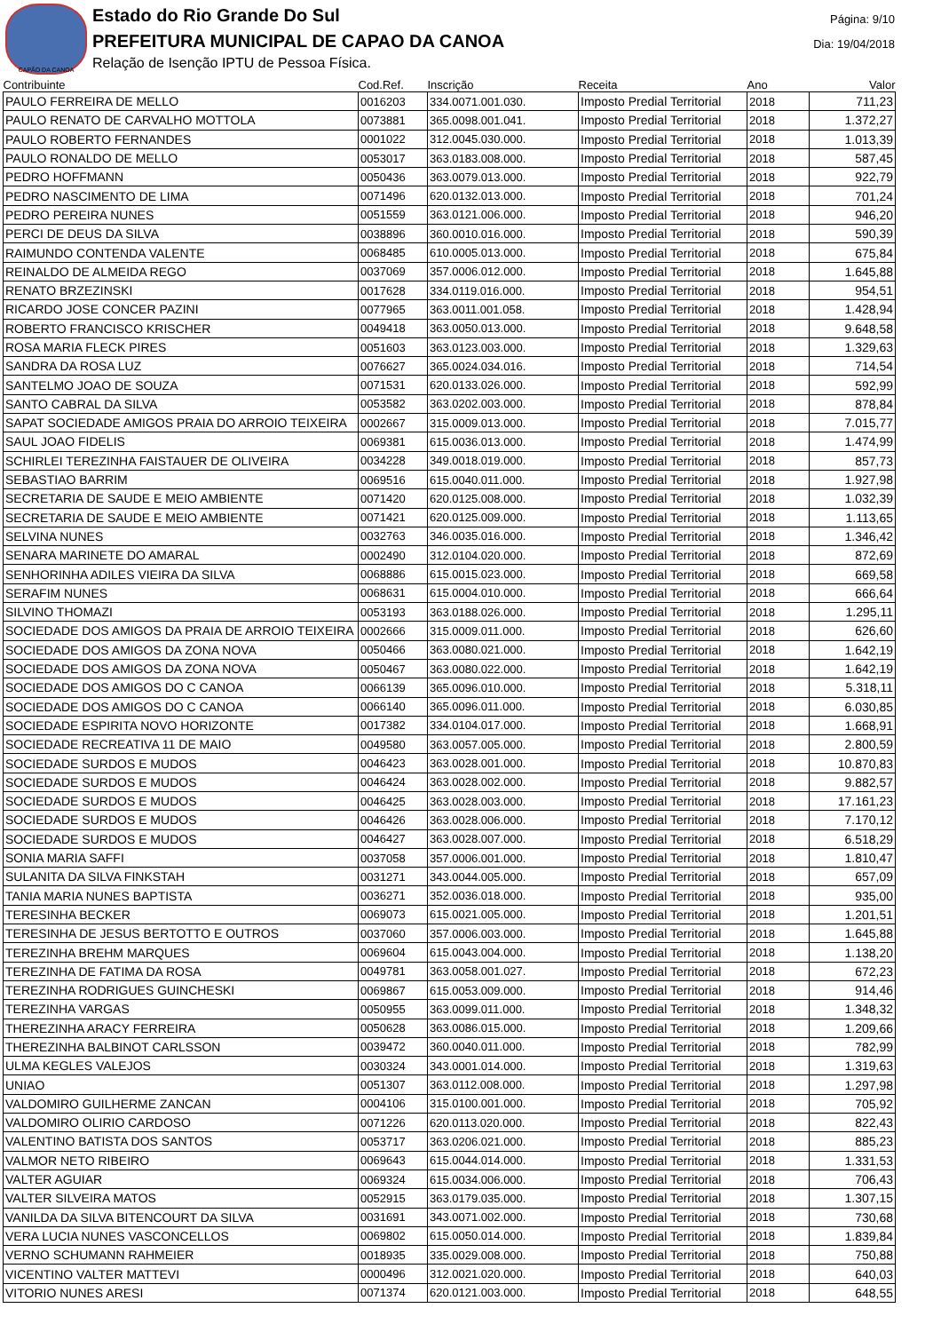CAPÃO DA CANOA
Estado do Rio Grande Do Sul
PREFEITURA MUNICIPAL DE CAPAO DA CANOA
Relação de Isenção IPTU de Pessoa Física.
Página: 9/10
Dia: 19/04/2018
| Contribuinte | Cod.Ref. | Inscrição | Receita | Ano | Valor |
| --- | --- | --- | --- | --- | --- |
| PAULO FERREIRA DE MELLO | 0016203 | 334.0071.001.030. | Imposto Predial Territorial | 2018 | 711,23 |
| PAULO RENATO DE CARVALHO MOTTOLA | 0073881 | 365.0098.001.041. | Imposto Predial Territorial | 2018 | 1.372,27 |
| PAULO ROBERTO FERNANDES | 0001022 | 312.0045.030.000. | Imposto Predial Territorial | 2018 | 1.013,39 |
| PAULO RONALDO DE MELLO | 0053017 | 363.0183.008.000. | Imposto Predial Territorial | 2018 | 587,45 |
| PEDRO HOFFMANN | 0050436 | 363.0079.013.000. | Imposto Predial Territorial | 2018 | 922,79 |
| PEDRO NASCIMENTO DE LIMA | 0071496 | 620.0132.013.000. | Imposto Predial Territorial | 2018 | 701,24 |
| PEDRO PEREIRA NUNES | 0051559 | 363.0121.006.000. | Imposto Predial Territorial | 2018 | 946,20 |
| PERCI DE DEUS DA SILVA | 0038896 | 360.0010.016.000. | Imposto Predial Territorial | 2018 | 590,39 |
| RAIMUNDO CONTENDA VALENTE | 0068485 | 610.0005.013.000. | Imposto Predial Territorial | 2018 | 675,84 |
| REINALDO DE ALMEIDA REGO | 0037069 | 357.0006.012.000. | Imposto Predial Territorial | 2018 | 1.645,88 |
| RENATO BRZEZINSKI | 0017628 | 334.0119.016.000. | Imposto Predial Territorial | 2018 | 954,51 |
| RICARDO JOSE CONCER PAZINI | 0077965 | 363.0011.001.058. | Imposto Predial Territorial | 2018 | 1.428,94 |
| ROBERTO FRANCISCO KRISCHER | 0049418 | 363.0050.013.000. | Imposto Predial Territorial | 2018 | 9.648,58 |
| ROSA MARIA FLECK PIRES | 0051603 | 363.0123.003.000. | Imposto Predial Territorial | 2018 | 1.329,63 |
| SANDRA DA ROSA LUZ | 0076627 | 365.0024.034.016. | Imposto Predial Territorial | 2018 | 714,54 |
| SANTELMO JOAO DE SOUZA | 0071531 | 620.0133.026.000. | Imposto Predial Territorial | 2018 | 592,99 |
| SANTO CABRAL DA SILVA | 0053582 | 363.0202.003.000. | Imposto Predial Territorial | 2018 | 878,84 |
| SAPAT SOCIEDADE AMIGOS PRAIA DO ARROIO TEIXEIRA | 0002667 | 315.0009.013.000. | Imposto Predial Territorial | 2018 | 7.015,77 |
| SAUL JOAO FIDELIS | 0069381 | 615.0036.013.000. | Imposto Predial Territorial | 2018 | 1.474,99 |
| SCHIRLEI TEREZINHA FAISTAUER DE OLIVEIRA | 0034228 | 349.0018.019.000. | Imposto Predial Territorial | 2018 | 857,73 |
| SEBASTIAO BARRIM | 0069516 | 615.0040.011.000. | Imposto Predial Territorial | 2018 | 1.927,98 |
| SECRETARIA DE SAUDE E MEIO AMBIENTE | 0071420 | 620.0125.008.000. | Imposto Predial Territorial | 2018 | 1.032,39 |
| SECRETARIA DE SAUDE E MEIO AMBIENTE | 0071421 | 620.0125.009.000. | Imposto Predial Territorial | 2018 | 1.113,65 |
| SELVINA NUNES | 0032763 | 346.0035.016.000. | Imposto Predial Territorial | 2018 | 1.346,42 |
| SENARA MARINETE DO AMARAL | 0002490 | 312.0104.020.000. | Imposto Predial Territorial | 2018 | 872,69 |
| SENHORINHA ADILES VIEIRA DA SILVA | 0068886 | 615.0015.023.000. | Imposto Predial Territorial | 2018 | 669,58 |
| SERAFIM NUNES | 0068631 | 615.0004.010.000. | Imposto Predial Territorial | 2018 | 666,64 |
| SILVINO THOMAZI | 0053193 | 363.0188.026.000. | Imposto Predial Territorial | 2018 | 1.295,11 |
| SOCIEDADE DOS AMIGOS DA PRAIA DE ARROIO TEIXEIRA | 0002666 | 315.0009.011.000. | Imposto Predial Territorial | 2018 | 626,60 |
| SOCIEDADE DOS AMIGOS DA ZONA NOVA | 0050466 | 363.0080.021.000. | Imposto Predial Territorial | 2018 | 1.642,19 |
| SOCIEDADE DOS AMIGOS DA ZONA NOVA | 0050467 | 363.0080.022.000. | Imposto Predial Territorial | 2018 | 1.642,19 |
| SOCIEDADE DOS AMIGOS DO C CANOA | 0066139 | 365.0096.010.000. | Imposto Predial Territorial | 2018 | 5.318,11 |
| SOCIEDADE DOS AMIGOS DO C CANOA | 0066140 | 365.0096.011.000. | Imposto Predial Territorial | 2018 | 6.030,85 |
| SOCIEDADE ESPIRITA NOVO HORIZONTE | 0017382 | 334.0104.017.000. | Imposto Predial Territorial | 2018 | 1.668,91 |
| SOCIEDADE RECREATIVA 11 DE MAIO | 0049580 | 363.0057.005.000. | Imposto Predial Territorial | 2018 | 2.800,59 |
| SOCIEDADE SURDOS E MUDOS | 0046423 | 363.0028.001.000. | Imposto Predial Territorial | 2018 | 10.870,83 |
| SOCIEDADE SURDOS E MUDOS | 0046424 | 363.0028.002.000. | Imposto Predial Territorial | 2018 | 9.882,57 |
| SOCIEDADE SURDOS E MUDOS | 0046425 | 363.0028.003.000. | Imposto Predial Territorial | 2018 | 17.161,23 |
| SOCIEDADE SURDOS E MUDOS | 0046426 | 363.0028.006.000. | Imposto Predial Territorial | 2018 | 7.170,12 |
| SOCIEDADE SURDOS E MUDOS | 0046427 | 363.0028.007.000. | Imposto Predial Territorial | 2018 | 6.518,29 |
| SONIA MARIA SAFFI | 0037058 | 357.0006.001.000. | Imposto Predial Territorial | 2018 | 1.810,47 |
| SULANITA DA SILVA FINKSTAH | 0031271 | 343.0044.005.000. | Imposto Predial Territorial | 2018 | 657,09 |
| TANIA MARIA NUNES BAPTISTA | 0036271 | 352.0036.018.000. | Imposto Predial Territorial | 2018 | 935,00 |
| TERESINHA BECKER | 0069073 | 615.0021.005.000. | Imposto Predial Territorial | 2018 | 1.201,51 |
| TERESINHA DE JESUS BERTOTTO E OUTROS | 0037060 | 357.0006.003.000. | Imposto Predial Territorial | 2018 | 1.645,88 |
| TEREZINHA BREHM MARQUES | 0069604 | 615.0043.004.000. | Imposto Predial Territorial | 2018 | 1.138,20 |
| TEREZINHA DE FATIMA DA ROSA | 0049781 | 363.0058.001.027. | Imposto Predial Territorial | 2018 | 672,23 |
| TEREZINHA RODRIGUES GUINCHESKI | 0069867 | 615.0053.009.000. | Imposto Predial Territorial | 2018 | 914,46 |
| TEREZINHA VARGAS | 0050955 | 363.0099.011.000. | Imposto Predial Territorial | 2018 | 1.348,32 |
| THEREZINHA ARACY FERREIRA | 0050628 | 363.0086.015.000. | Imposto Predial Territorial | 2018 | 1.209,66 |
| THEREZINHA BALBINOT CARLSSON | 0039472 | 360.0040.011.000. | Imposto Predial Territorial | 2018 | 782,99 |
| ULMA KEGLES VALEJOS | 0030324 | 343.0001.014.000. | Imposto Predial Territorial | 2018 | 1.319,63 |
| UNIAO | 0051307 | 363.0112.008.000. | Imposto Predial Territorial | 2018 | 1.297,98 |
| VALDOMIRO GUILHERME ZANCAN | 0004106 | 315.0100.001.000. | Imposto Predial Territorial | 2018 | 705,92 |
| VALDOMIRO OLIRIO CARDOSO | 0071226 | 620.0113.020.000. | Imposto Predial Territorial | 2018 | 822,43 |
| VALENTINO BATISTA DOS SANTOS | 0053717 | 363.0206.021.000. | Imposto Predial Territorial | 2018 | 885,23 |
| VALMOR NETO RIBEIRO | 0069643 | 615.0044.014.000. | Imposto Predial Territorial | 2018 | 1.331,53 |
| VALTER AGUIAR | 0069324 | 615.0034.006.000. | Imposto Predial Territorial | 2018 | 706,43 |
| VALTER SILVEIRA MATOS | 0052915 | 363.0179.035.000. | Imposto Predial Territorial | 2018 | 1.307,15 |
| VANILDA DA SILVA BITENCOURT DA SILVA | 0031691 | 343.0071.002.000. | Imposto Predial Territorial | 2018 | 730,68 |
| VERA LUCIA NUNES VASCONCELLOS | 0069802 | 615.0050.014.000. | Imposto Predial Territorial | 2018 | 1.839,84 |
| VERNO SCHUMANN RAHMEIER | 0018935 | 335.0029.008.000. | Imposto Predial Territorial | 2018 | 750,88 |
| VICENTINO VALTER MATTEVI | 0000496 | 312.0021.020.000. | Imposto Predial Territorial | 2018 | 640,03 |
| VITORIO NUNES ARESI | 0071374 | 620.0121.003.000. | Imposto Predial Territorial | 2018 | 648,55 |